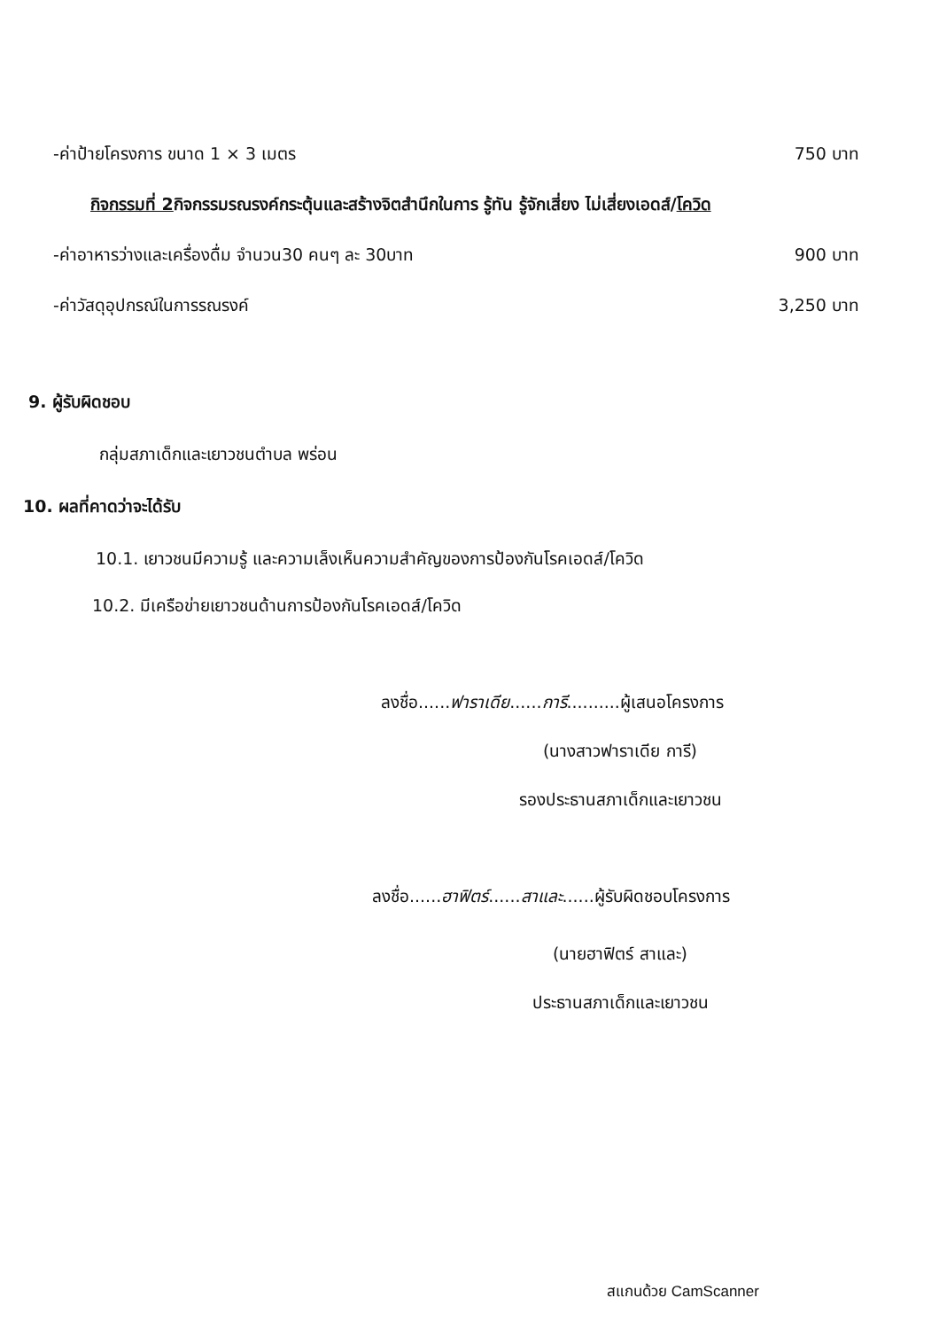-ค่าป้ายโครงการ ขนาด 1 × 3 เมตร 750 บาท
กิจกรรมที่ 2กิจกรรมรณรงค์กระตุ้นและสร้างจิตสำนึกในการ รู้ทัน รู้จักเสี่ยง ไม่เสี่ยงเอดส์/โควิด
-ค่าอาหารว่างและเครื่องดื่ม จำนวน30 คนๆ ละ 30บาท 900 บาท
-ค่าวัสดุอุปกรณ์ในการรณรงค์ 3,250 บาท
9. ผู้รับผิดชอบ
กลุ่มสภาเด็กและเยาวชนตำบล พร่อน
10. ผลที่คาดว่าจะได้รับ
10.1. เยาวชนมีความรู้ และความเล็งเห็นความสำคัญของการป้องกันโรคเอดส์/โควิด
10.2. มีเครือข่ายเยาวชนด้านการป้องกันโรคเอดส์/โควิด
ลงชื่อ......ฟาราเดีย......การี..........ผู้เสนอโครงการ
(นางสาวฟาราเดีย การี)
รองประธานสภาเด็กและเยาวชน
ลงชื่อ......ฮาฟิตร์......สาและ......ผู้รับผิดชอบโครงการ
(นายฮาฟิตร์ สาและ)
ประธานสภาเด็กและเยาวชน
สแกนด้วย CamScanner